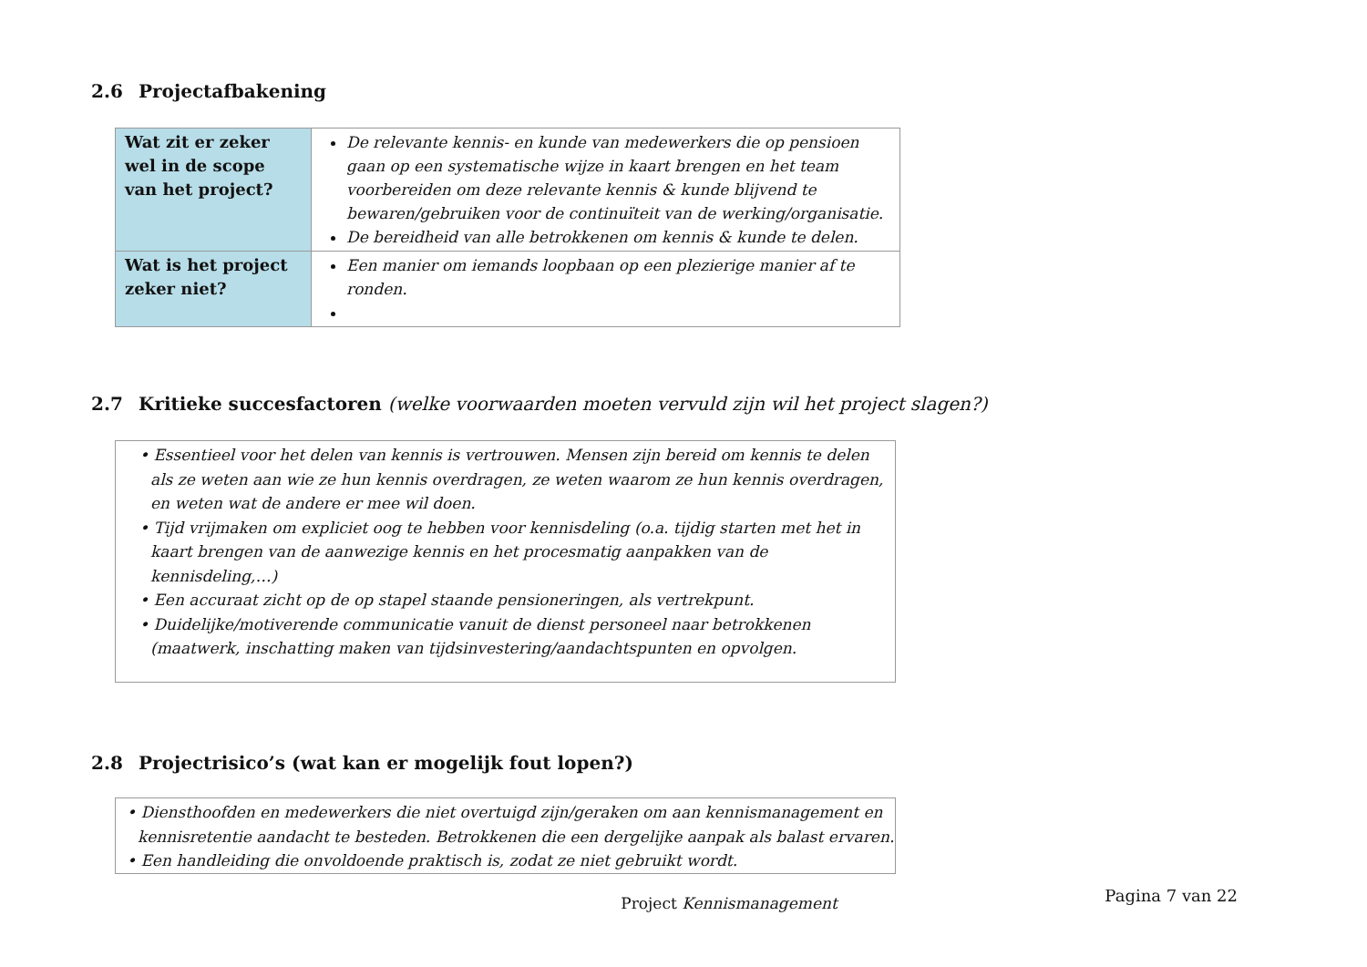2.6 Projectafbakening
| Wat zit er zeker wel in de scope van het project? | De relevante kennis- en kunde van medewerkers die op pensioen gaan op een systematische wijze in kaart brengen en het team voorbereiden om deze relevante kennis & kunde blijvend te bewaren/gebruiken voor de continuïteit van de werking/organisatie. De bereidheid van alle betrokkenen om kennis & kunde te delen. |
| Wat is het project zeker niet? | Een manier om iemands loopbaan op een plezierige manier af te ronden. |
2.7 Kritieke succesfactoren (welke voorwaarden moeten vervuld zijn wil het project slagen?)
• Essentieel voor het delen van kennis is vertrouwen. Mensen zijn bereid om kennis te delen als ze weten aan wie ze hun kennis overdragen, ze weten waarom ze hun kennis overdragen, en weten wat de andere er mee wil doen.
• Tijd vrijmaken om expliciet oog te hebben voor kennisdeling (o.a. tijdig starten met het in kaart brengen van de aanwezige kennis en het procesmatig aanpakken van de kennisdeling,…)
• Een accuraat zicht op de op stapel staande pensioneringen, als vertrekpunt.
• Duidelijke/motiverende communicatie vanuit de dienst personeel naar betrokkenen (maatwerk, inschatting maken van tijdsinvestering/aandachtspunten en opvolgen.
2.8 Projectrisico’s (wat kan er mogelijk fout lopen?)
• Diensthoofden en medewerkers die niet overtuigd zijn/geraken om aan kennismanagement en kennisretentie aandacht te besteden. Betrokkenen die een dergelijke aanpak als balast ervaren.
• Een handleiding die onvoldoende praktisch is, zodat ze niet gebruikt wordt.
Project Kennismanagement
Pagina 7 van 22